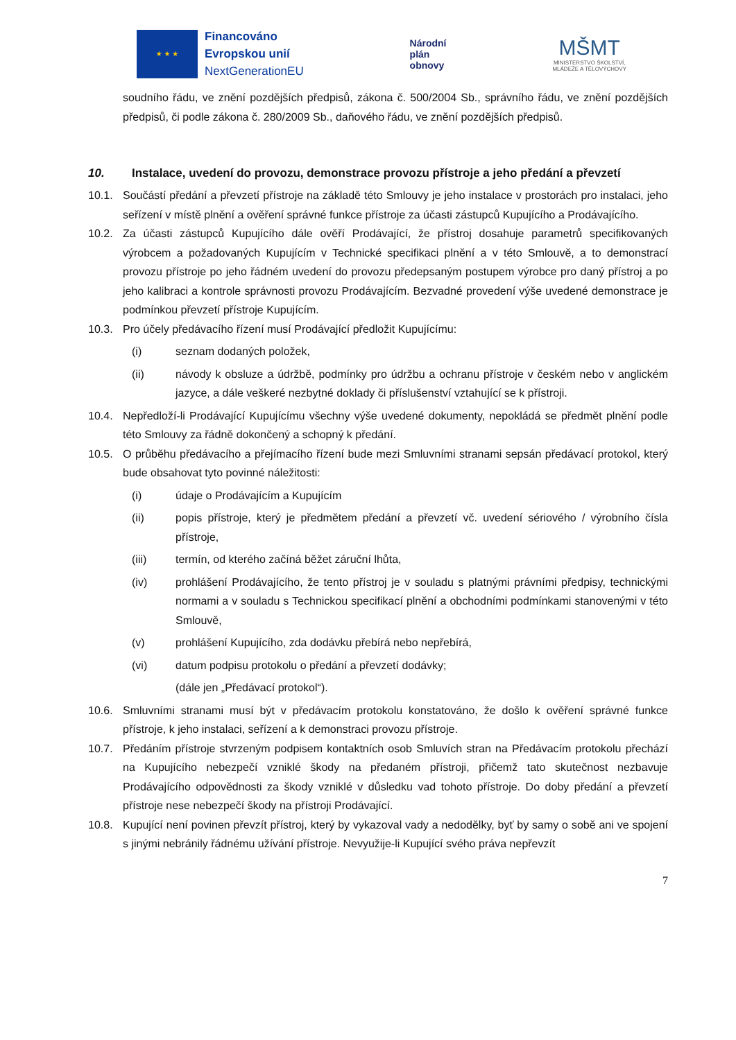★ ★ ★
Financováno
Evropskou unií
NextGenerationEU
Národní
plán
obnovy
MŠMT
MINISTERSTVO ŠKOLSTVÍ,
MLÁDEŽE A TĚLOVÝCHOVY
soudního řádu, ve znění pozdějších předpisů, zákona č. 500/2004 Sb., správního řádu, ve znění pozdějších předpisů, či podle zákona č. 280/2009 Sb., daňového řádu, ve znění pozdějších předpisů.
10. Instalace, uvedení do provozu, demonstrace provozu přístroje a jeho předání a převzetí
10.1. Součástí předání a převzetí přístroje na základě této Smlouvy je jeho instalace v prostorách pro instalaci, jeho seřízení v místě plnění a ověření správné funkce přístroje za účasti zástupců Kupujícího a Prodávajícího.
10.2. Za účasti zástupců Kupujícího dále ověří Prodávající, že přístroj dosahuje parametrů specifikovaných výrobcem a požadovaných Kupujícím v Technické specifikaci plnění a v této Smlouvě, a to demonstrací provozu přístroje po jeho řádném uvedení do provozu předepsaným postupem výrobce pro daný přístroj a po jeho kalibraci a kontrole správnosti provozu Prodávajícím. Bezvadné provedení výše uvedené demonstrace je podmínkou převzetí přístroje Kupujícím.
10.3. Pro účely předávacího řízení musí Prodávající předložit Kupujícímu:
(i) seznam dodaných položek,
(ii) návody k obsluze a údržbě, podmínky pro údržbu a ochranu přístroje v českém nebo v anglickém jazyce, a dále veškeré nezbytné doklady či příslušenství vztahující se k přístroji.
10.4. Nepředloží-li Prodávající Kupujícímu všechny výše uvedené dokumenty, nepokládá se předmět plnění podle této Smlouvy za řádně dokončený a schopný k předání.
10.5. O průběhu předávacího a přejímacího řízení bude mezi Smluvními stranami sepsán předávací protokol, který bude obsahovat tyto povinné náležitosti:
(i) údaje o Prodávajícím a Kupujícím
(ii) popis přístroje, který je předmětem předání a převzetí vč. uvedení sériového / výrobního čísla přístroje,
(iii) termín, od kterého začíná běžet záruční lhůta,
(iv) prohlášení Prodávajícího, že tento přístroj je v souladu s platnými právními předpisy, technickými normami a v souladu s Technickou specifikací plnění a obchodními podmínkami stanovenými v této Smlouvě,
(v) prohlášení Kupujícího, zda dodávku přebírá nebo nepřebírá,
(vi) datum podpisu protokolu o předání a převzetí dodávky;
(dále jen „Předávací protokol“).
10.6. Smluvními stranami musí být v předávacím protokolu konstatováno, že došlo k ověření správné funkce přístroje, k jeho instalaci, seřízení a k demonstraci provozu přístroje.
10.7. Předáním přístroje stvrzeným podpisem kontaktních osob Smluvích stran na Předávacím protokolu přechází na Kupujícího nebezpečí vzniklé škody na předaném přístroji, přičemž tato skutečnost nezbavuje Prodávajícího odpovědnosti za škody vzniklé v důsledku vad tohoto přístroje. Do doby předání a převzetí přístroje nese nebezpečí škody na přístroji Prodávající.
10.8. Kupující není povinen převzít přístroj, který by vykazoval vady a nedodělky, byť by samy o sobě ani ve spojení s jinými nebránily řádnému užívání přístroje. Nevyužije-li Kupující svého práva nepřevzít
7